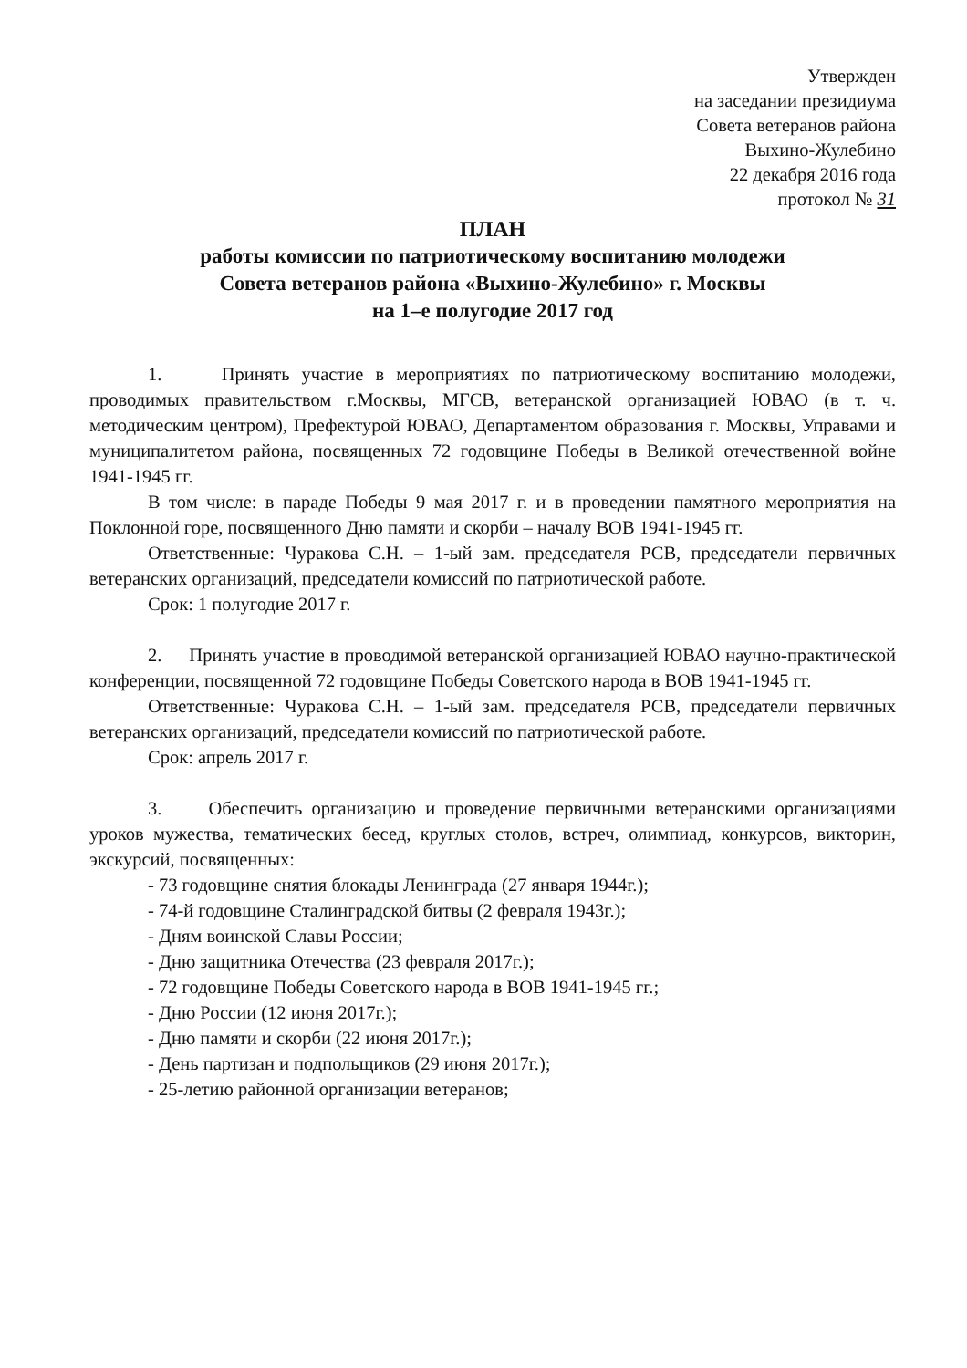Утвержден
на заседании президиума
Совета ветеранов района
Выхино-Жулебино
22 декабря 2016 года
протокол № 31
ПЛАН
работы комиссии по патриотическому воспитанию молодежи
Совета ветеранов района «Выхино-Жулебино» г. Москвы
на 1–е полугодие 2017 год
1. Принять участие в мероприятиях по патриотическому воспитанию молодежи, проводимых правительством г.Москвы, МГСВ, ветеранской организацией ЮВАО (в т. ч. методическим центром), Префектурой ЮВАО, Департаментом образования г. Москвы, Управами и муниципалитетом района, посвященных 72 годовщине Победы в Великой отечественной войне 1941-1945 гг.
В том числе: в параде Победы 9 мая 2017 г. и в проведении памятного мероприятия на Поклонной горе, посвященного Дню памяти и скорби – началу ВОВ 1941-1945 гг.
Ответственные: Чуракова С.Н. – 1-ый зам. председателя РСВ, председатели первичных ветеранских организаций, председатели комиссий по патриотической работе.
Срок: 1 полугодие 2017 г.
2. Принять участие в проводимой ветеранской организацией ЮВАО научно-практической конференции, посвященной 72 годовщине Победы Советского народа в ВОВ 1941-1945 гг.
Ответственные: Чуракова С.Н. – 1-ый зам. председателя РСВ, председатели первичных ветеранских организаций, председатели комиссий по патриотической работе.
Срок: апрель 2017 г.
3. Обеспечить организацию и проведение первичными ветеранскими организациями уроков мужества, тематических бесед, круглых столов, встреч, олимпиад, конкурсов, викторин, экскурсий, посвященных:
- 73 годовщине снятия блокады Ленинграда (27 января 1944г.);
- 74-й годовщине Сталинградской битвы (2 февраля 1943г.);
- Дням воинской Славы России;
- Дню защитника Отечества (23 февраля 2017г.);
- 72 годовщине Победы Советского народа в ВОВ 1941-1945 гг.;
- Дню России (12 июня 2017г.);
- Дню памяти и скорби (22 июня 2017г.);
- День партизан и подпольщиков (29 июня 2017г.);
- 25-летию районной организации ветеранов;